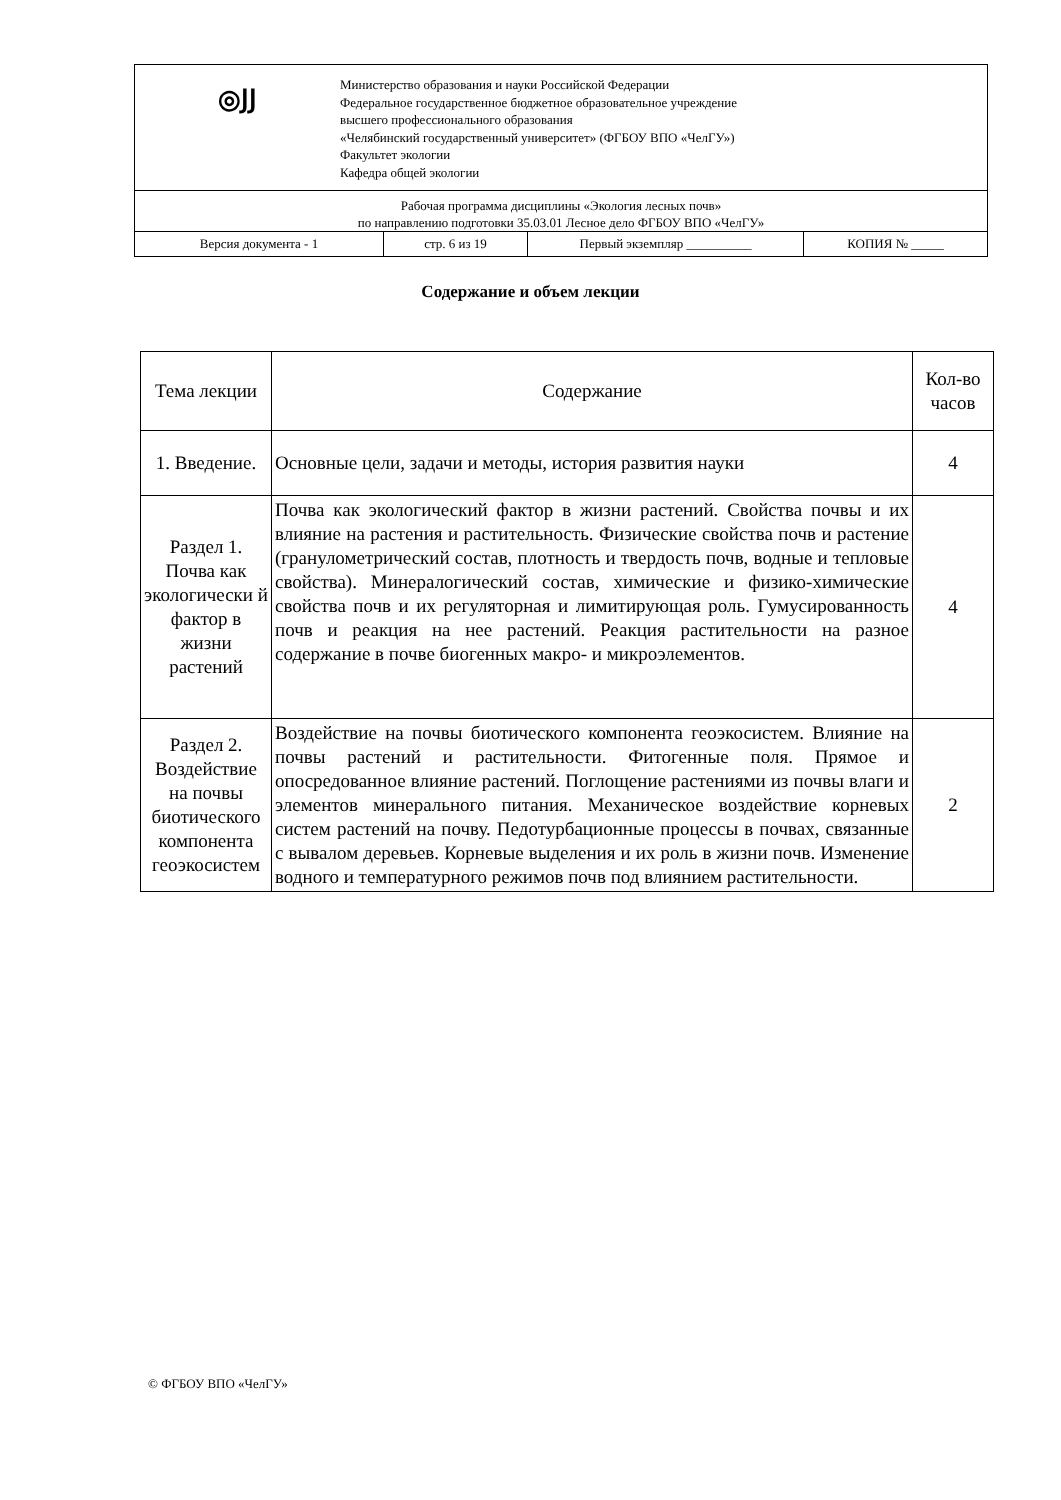| ◎ͿͿ Министерство образования и науки Российской Федерации Федеральное государственное бюджетное образовательное учреждение высшего профессионального образования «Челябинский государственный университет» (ФГБОУ ВПО «ЧелГУ») Факультет экологии Кафедра общей экологии | | | |
| Рабочая программа дисциплины «Экология лесных почв» по направлению подготовки 35.03.01 Лесное дело ФГБОУ ВПО «ЧелГУ» | | | |
| Версия документа - 1 | стр. 6 из 19 | Первый экземпляр __________ | КОПИЯ № _____ |
Содержание и объем лекции
| Тема лекции | Содержание | Кол-во часов |
| 1. Введение. | Основные цели, задачи и методы, история развития науки | 4 |
| Раздел 1. Почва как экологически й фактор в жизни растений | Почва как экологический фактор в жизни растений. Свойства почвы и их влияние на растения и растительность. Физические свойства почв и растение (гранулометрический состав, плотность и твердость почв, водные и тепловые свойства). Минералогический состав, химические и физико-химические свойства почв и их регуляторная и лимитирующая роль. Гумусированность почв и реакция на нее растений. Реакция растительности на разное содержание в почве биогенных макро- и микроэлементов. | 4 |
| Раздел 2. Воздействие на почвы биотического компонента геоэкосистем | Воздействие на почвы биотического компонента геоэкосистем. Влияние на почвы растений и растительности. Фитогенные поля. Прямое и опосредованное влияние растений. Поглощение растениями из почвы влаги и элементов минерального питания. Механическое воздействие корневых систем растений на почву. Педотурбационные процессы в почвах, связанные с вывалом деревьев. Корневые выделения и их роль в жизни почв. Изменение водного и температурного режимов почв под влиянием растительности. | 2 |
© ФГБОУ ВПО «ЧелГУ»